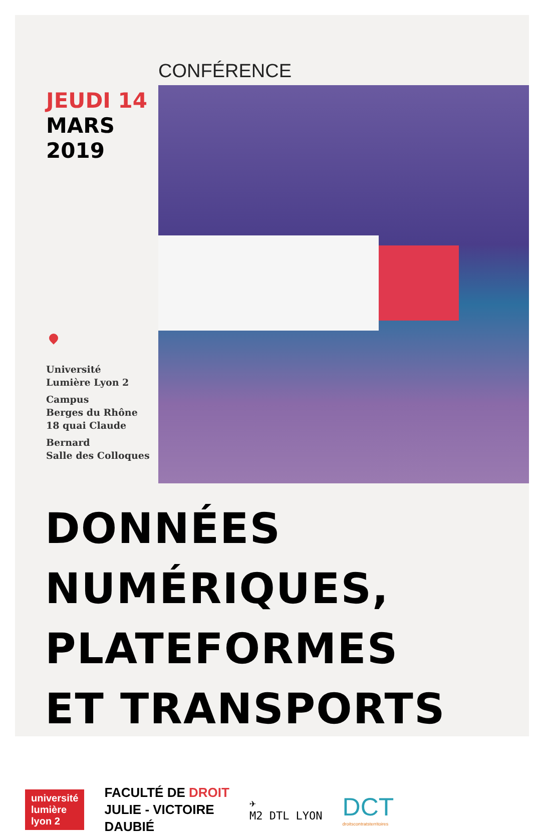JEUDI 14
MARS
2019
Université
Lumière Lyon 2
Campus
Berges du Rhône
18 quai Claude
Bernard
Salle des Colloques
CONFÉRENCE
DONNÉES NUMÉRIQUES,
PLATEFORMES
ET TRANSPORTS
université
lumière
lyon 2
FACULTÉ DE DROIT
JULIE - VICTOIRE
DAUBIÉ
✈
M2 DTL LYON
DCT
droitscontratsterritoires